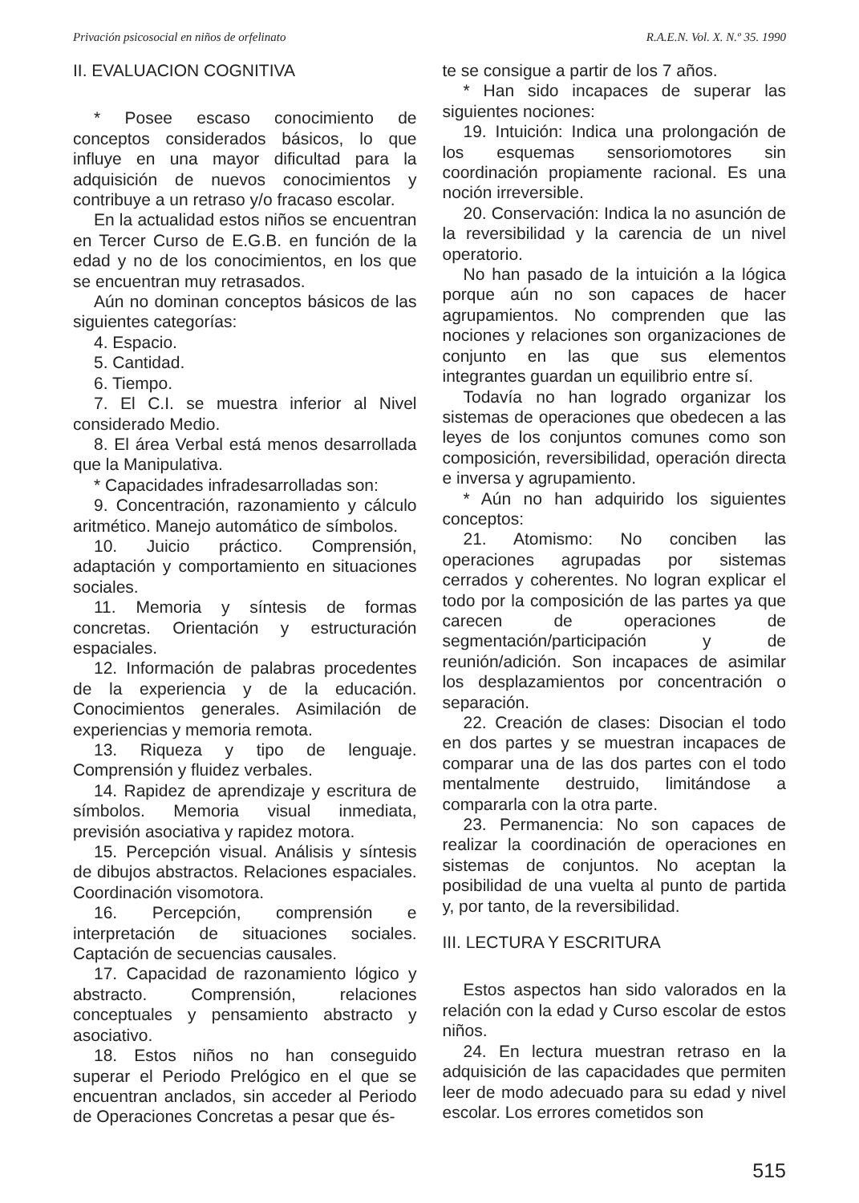Privación psicosocial en niños de orfelinato R.A.E.N. Vol. X. N.º 35. 1990
II. EVALUACION COGNITIVA
* Posee escaso conocimiento de conceptos considerados básicos, lo que influye en una mayor dificultad para la adquisición de nuevos conocimientos y contribuye a un retraso y/o fracaso escolar.
En la actualidad estos niños se encuentran en Tercer Curso de E.G.B. en función de la edad y no de los conocimientos, en los que se encuentran muy retrasados.
Aún no dominan conceptos básicos de las siguientes categorías:
4. Espacio.
5. Cantidad.
6. Tiempo.
7. El C.I. se muestra inferior al Nivel considerado Medio.
8. El área Verbal está menos desarrollada que la Manipulativa.
* Capacidades infradesarrolladas son:
9. Concentración, razonamiento y cálculo aritmético. Manejo automático de símbolos.
10. Juicio práctico. Comprensión, adaptación y comportamiento en situaciones sociales.
11. Memoria y síntesis de formas concretas. Orientación y estructuración espaciales.
12. Información de palabras procedentes de la experiencia y de la educación. Conocimientos generales. Asimilación de experiencias y memoria remota.
13. Riqueza y tipo de lenguaje. Comprensión y fluidez verbales.
14. Rapidez de aprendizaje y escritura de símbolos. Memoria visual inmediata, previsión asociativa y rapidez motora.
15. Percepción visual. Análisis y síntesis de dibujos abstractos. Relaciones espaciales. Coordinación visomotora.
16. Percepción, comprensión e interpretación de situaciones sociales. Captación de secuencias causales.
17. Capacidad de razonamiento lógico y abstracto. Comprensión, relaciones conceptuales y pensamiento abstracto y asociativo.
18. Estos niños no han conseguido superar el Periodo Prelógico en el que se encuentran anclados, sin acceder al Periodo de Operaciones Concretas a pesar que és-
te se consigue a partir de los 7 años.
* Han sido incapaces de superar las siguientes nociones:
19. Intuición: Indica una prolongación de los esquemas sensoriomotores sin coordinación propiamente racional. Es una noción irreversible.
20. Conservación: Indica la no asunción de la reversibilidad y la carencia de un nivel operatorio.
No han pasado de la intuición a la lógica porque aún no son capaces de hacer agrupamientos. No comprenden que las nociones y relaciones son organizaciones de conjunto en las que sus elementos integrantes guardan un equilibrio entre sí.
Todavía no han logrado organizar los sistemas de operaciones que obedecen a las leyes de los conjuntos comunes como son composición, reversibilidad, operación directa e inversa y agrupamiento.
* Aún no han adquirido los siguientes conceptos:
21. Atomismo: No conciben las operaciones agrupadas por sistemas cerrados y coherentes. No logran explicar el todo por la composición de las partes ya que carecen de operaciones de segmentación/participación y de reunión/adición. Son incapaces de asimilar los desplazamientos por concentración o separación.
22. Creación de clases: Disocian el todo en dos partes y se muestran incapaces de comparar una de las dos partes con el todo mentalmente destruido, limitándose a compararla con la otra parte.
23. Permanencia: No son capaces de realizar la coordinación de operaciones en sistemas de conjuntos. No aceptan la posibilidad de una vuelta al punto de partida y, por tanto, de la reversibilidad.
III. LECTURA Y ESCRITURA
Estos aspectos han sido valorados en la relación con la edad y Curso escolar de estos niños.
24. En lectura muestran retraso en la adquisición de las capacidades que permiten leer de modo adecuado para su edad y nivel escolar. Los errores cometidos son
515